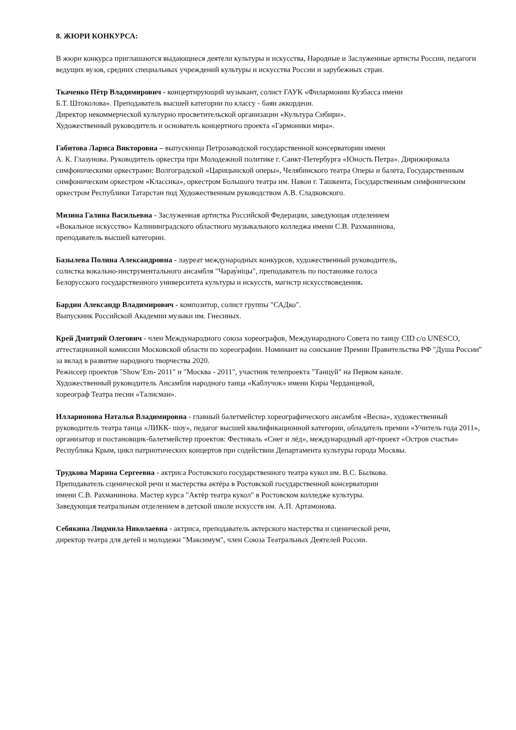8. ЖЮРИ КОНКУРСА:
В жюри конкурса приглашаются выдающиеся деятели культуры и искусства, Народные и Заслуженные артисты России, педагоги ведущих вузов, средних специальных учреждений культуры и искусства России и зарубежных стран.
Ткаченко Пётр Владимирович - концертирующий музыкант, солист ГАУК «Филармонии Кузбасса имени
Б.Т. Штоколова». Преподаватель высшей категории по классу - баян аккордеон.
Директор некоммерческой культурно просветительской организации «Культура Сибири».
Художественный руководитель и основатель концертного проекта «Гармоники мира».
Габитова Лариса Викторовна – выпускница Петрозаводской государственной консерватории имени
А. К. Глазунова. Руководитель оркестра при Молодежной политике г. Санкт-Петербурга «Юность Петра». Дирижировала симфоническими оркестрами: Волгоградской «Царицынской оперы», Челябинского театра Оперы и балета, Государственным симфоническим оркестром «Классика», оркестром Большого театра им. Навои г. Ташкента, Государственным симфоническим оркестром Республики Татарстан под Художественным руководством А.В. Сладковского.
Мизина Галина Васильевна - Заслуженная артистка Российской Федерации, заведующая отделением
«Вокальное искусство» Калининградского областного музыкального колледжа имени С.В. Рахманинова,
преподаватель высшей категории.
Базылева Полина Александровна - лауреат международных конкурсов, художественный руководитель,
солистка вокально-инструментального ансамбля "Чарау́ніцы", преподаватель по постановке голоса
Белорусского государственного университета культуры и искусств, магистр искусствоведения.
Бардин Александр Владимирович - композитор, солист группы "САДко".
Выпускник Российской Академии музыки им. Гнесиных.
Крей Дмитрий Олегович - член Международного союза хореографов, Международного Совета по танцу CID c/o UNESCO, аттестационной комиссии Московской области по хореографии. Номинант на соискание Премии Правительства РФ "Душа России" за вклад в развитие народного творчества 2020.
Режиссер проектов "Show’Em- 2011" и "Москва - 2011", участник телепроекта "Танцуй" на Первом канале.
Художественный руководитель Ансамбля народного танца «Каблучок» имени Киры Черданцевой,
хореограф Театра песни «Талисман».
Илларионова Наталья Владимировна - главный балетмейстер хореографического ансамбля «Весна», художественный руководитель театра танца «ЛИКК- шоу», педагог высшей квалификационной категории, обладатель премии «Учитель года 2011», организатор и постановщик-балетмейстер проектов: Фестиваль «Снег и лёд», международный арт-проект «Остров счастья» Республика Крым, цикл патриотических концертов при содействии Департамента культуры города Москвы.
Трудкова Марина Сергеевна - актриса Ростовского государственного театра кукол им. В.С. Былкова.
Преподаватель сценической речи и мастерства актёра в Ростовской государственной консерватории
имени С.В. Рахманинова. Мастер курса "Актёр театра кукол" в Ростовском колледже культуры.
Заведующая театральным отделением в детской школе искусств им. А.П. Артамонова.
Себякина Людмила Николаевна - актриса, преподаватель актерского мастерства и сценической речи,
директор театра для детей и молодежи "Максимум", член Союза Театральных Деятелей России.